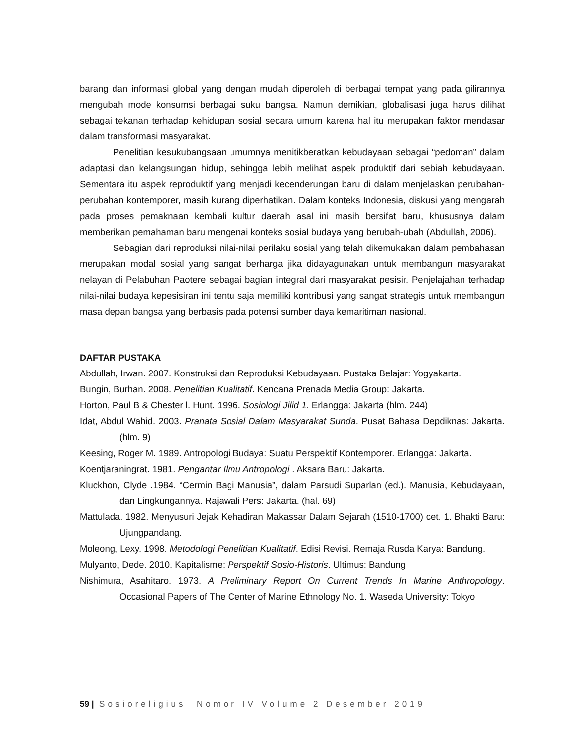barang dan informasi global yang dengan mudah diperoleh di berbagai tempat yang pada gilirannya mengubah mode konsumsi berbagai suku bangsa. Namun demikian, globalisasi juga harus dilihat sebagai tekanan terhadap kehidupan sosial secara umum karena hal itu merupakan faktor mendasar dalam transformasi masyarakat.
Penelitian kesukubangsaan umumnya menitikberatkan kebudayaan sebagai “pedoman” dalam adaptasi dan kelangsungan hidup, sehingga lebih melihat aspek produktif dari sebiah kebudayaan. Sementara itu aspek reproduktif yang menjadi kecenderungan baru di dalam menjelaskan perubahan-perubahan kontemporer, masih kurang diperhatikan. Dalam konteks Indonesia, diskusi yang mengarah pada proses pemaknaan kembali kultur daerah asal ini masih bersifat baru, khususnya dalam memberikan pemahaman baru mengenai konteks sosial budaya yang berubah-ubah (Abdullah, 2006).
Sebagian dari reproduksi nilai-nilai perilaku sosial yang telah dikemukakan dalam pembahasan merupakan modal sosial yang sangat berharga jika didayagunakan untuk membangun masyarakat nelayan di Pelabuhan Paotere sebagai bagian integral dari masyarakat pesisir. Penjelajahan terhadap nilai-nilai budaya kepesisiran ini tentu saja memiliki kontribusi yang sangat strategis untuk membangun masa depan bangsa yang berbasis pada potensi sumber daya kemaritiman nasional.
DAFTAR PUSTAKA
Abdullah, Irwan. 2007. Konstruksi dan Reproduksi Kebudayaan. Pustaka Belajar: Yogyakarta.
Bungin, Burhan. 2008. Penelitian Kualitatif. Kencana Prenada Media Group: Jakarta.
Horton, Paul B & Chester l. Hunt. 1996. Sosiologi Jilid 1. Erlangga: Jakarta (hlm. 244)
Idat, Abdul Wahid. 2003. Pranata Sosial Dalam Masyarakat Sunda. Pusat Bahasa Depdiknas: Jakarta. (hlm. 9)
Keesing, Roger M. 1989. Antropologi Budaya: Suatu Perspektif Kontemporer. Erlangga: Jakarta.
Koentjaraningrat. 1981. Pengantar Ilmu Antropologi . Aksara Baru: Jakarta.
Kluckhon, Clyde .1984. “Cermin Bagi Manusia”, dalam Parsudi Suparlan (ed.). Manusia, Kebudayaan, dan Lingkungannya. Rajawali Pers: Jakarta. (hal. 69)
Mattulada. 1982. Menyusuri Jejak Kehadiran Makassar Dalam Sejarah (1510-1700) cet. 1. Bhakti Baru: Ujungpandang.
Moleong, Lexy. 1998. Metodologi Penelitian Kualitatif. Edisi Revisi. Remaja Rusda Karya: Bandung.
Mulyanto, Dede. 2010. Kapitalisme: Perspektif Sosio-Historis. Ultimus: Bandung
Nishimura, Asahitaro. 1973. A Preliminary Report On Current Trends In Marine Anthropology. Occasional Papers of The Center of Marine Ethnology No. 1. Waseda University: Tokyo
59 | Sosioreligius Nomor IV Volume 2 Desember 2019